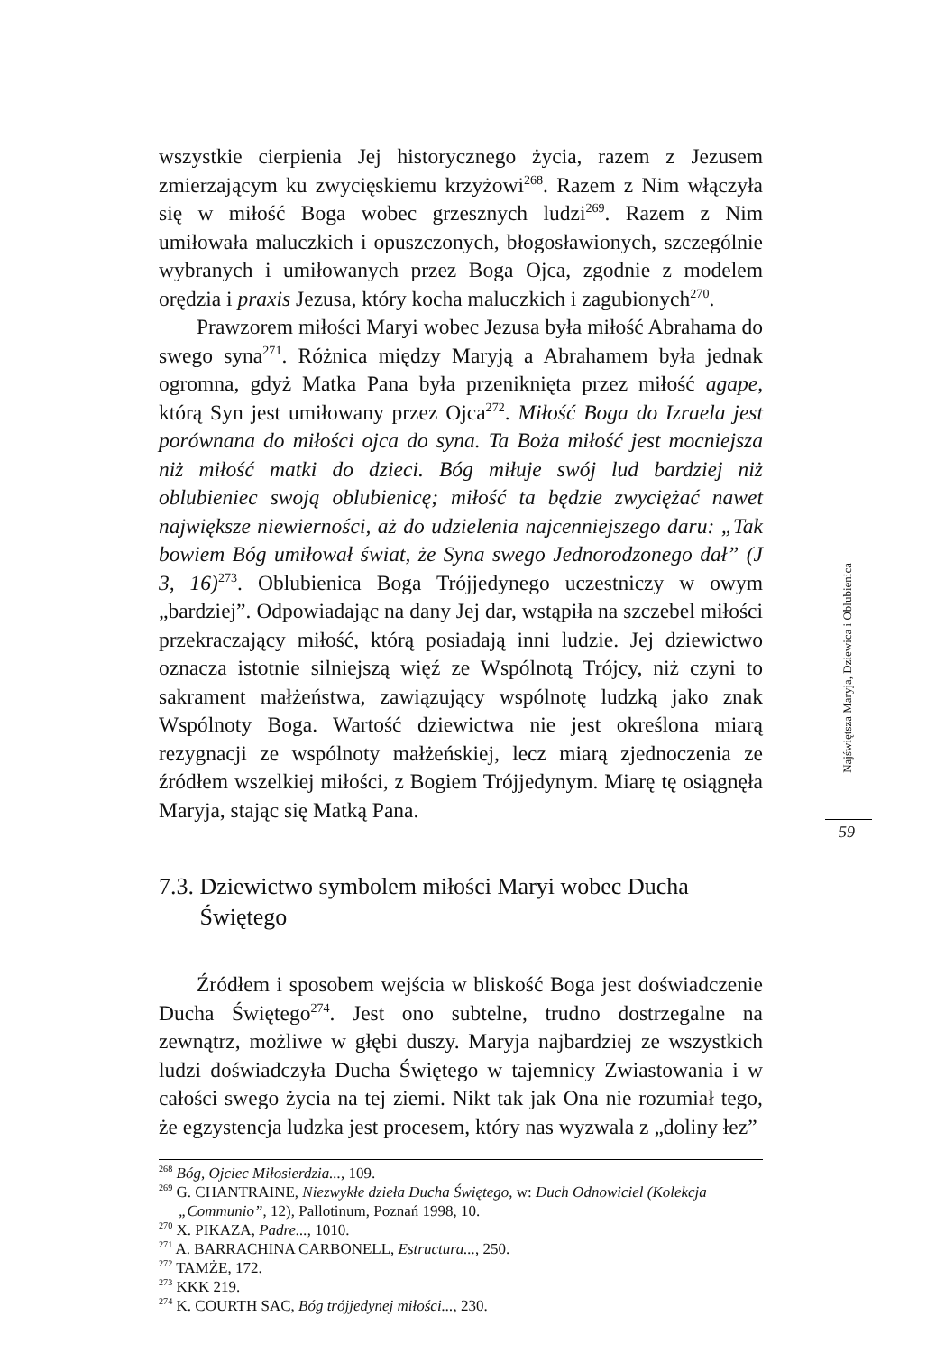wszystkie cierpienia Jej historycznego życia, razem z Jezusem zmierzającym ku zwycięskiemu krzyżowi<sup>268</sup>. Razem z Nim włączyła się w miłość Boga wobec grzesznych ludzi<sup>269</sup>. Razem z Nim umiłowała maluczkich i opuszczonych, błogosławionych, szczególnie wybranych i umiłowanych przez Boga Ojca, zgodnie z modelem orędzia i praxis Jezusa, który kocha maluczkich i zagubionych<sup>270</sup>.
Prawzorem miłości Maryi wobec Jezusa była miłość Abrahama do swego syna<sup>271</sup>. Różnica między Maryją a Abrahamem była jednak ogromna, gdyż Matka Pana była przeniknięta przez miłość agape, którą Syn jest umiłowany przez Ojca<sup>272</sup>. Miłość Boga do Izraela jest porównana do miłości ojca do syna. Ta Boża miłość jest mocniejsza niż miłość matki do dzieci. Bóg miłuje swój lud bardziej niż oblubieniec swoją oblubienicę; miłość ta będzie zwyciężać nawet największe niewierności, aż do udzielenia najcenniejszego daru: „Tak bowiem Bóg umiłował świat, że Syna swego Jednorodzonego dał” (J 3, 16)<sup>273</sup>. Oblubienica Boga Trójjedynego uczestniczy w owym „bardziej”. Odpowiadając na dany Jej dar, wstąpiła na szczebel miłości przekraczający miłość, którą posiadają inni ludzie. Jej dziewictwo oznacza istotnie silniejszą więź ze Wspólnotą Trójcy, niż czyni to sakrament małżeństwa, zawiązujący wspólnotę ludzką jako znak Wspólnoty Boga. Wartość dziewictwa nie jest określona miarą rezygnacji ze wspólnoty małżeńskiej, lecz miarą zjednoczenia ze źródłem wszelkiej miłości, z Bogiem Trójjedynym. Miarę tę osiągnęła Maryja, stając się Matką Pana.
7.3. Dziewictwo symbolem miłości Maryi wobec Ducha
Świętego
Źródłem i sposobem wejścia w bliskość Boga jest doświadczenie Ducha Świętego<sup>274</sup>. Jest ono subtelne, trudno dostrzegalne na zewnątrz, możliwe w głębi duszy. Maryja najbardziej ze wszystkich ludzi doświadczyła Ducha Świętego w tajemnicy Zwiastowania i w całości swego życia na tej ziemi. Nikt tak jak Ona nie rozumiał tego, że egzystencja ludzka jest procesem, który nas wyzwala z „doliny łez”
<sup>268</sup> Bóg, Ojciec Miłosierdzia..., 109.
<sup>269</sup> G. CHANTRAINE, Niezwykłe dzieła Ducha Świętego, w: Duch Odnowiciel (Kolekcja „Communio”, 12), Pallotinum, Poznań 1998, 10.
<sup>270</sup> X. PIKAZA, Padre..., 1010.
<sup>271</sup> A. BARRACHINA CARBONELL, Estructura..., 250.
<sup>272</sup> TAMŻE, 172.
<sup>273</sup> KKK 219.
<sup>274</sup> K. COURTH SAC, Bóg trójjedynej miłości..., 230.
Najświętsza Maryja, Dziewica i Oblubienica
59